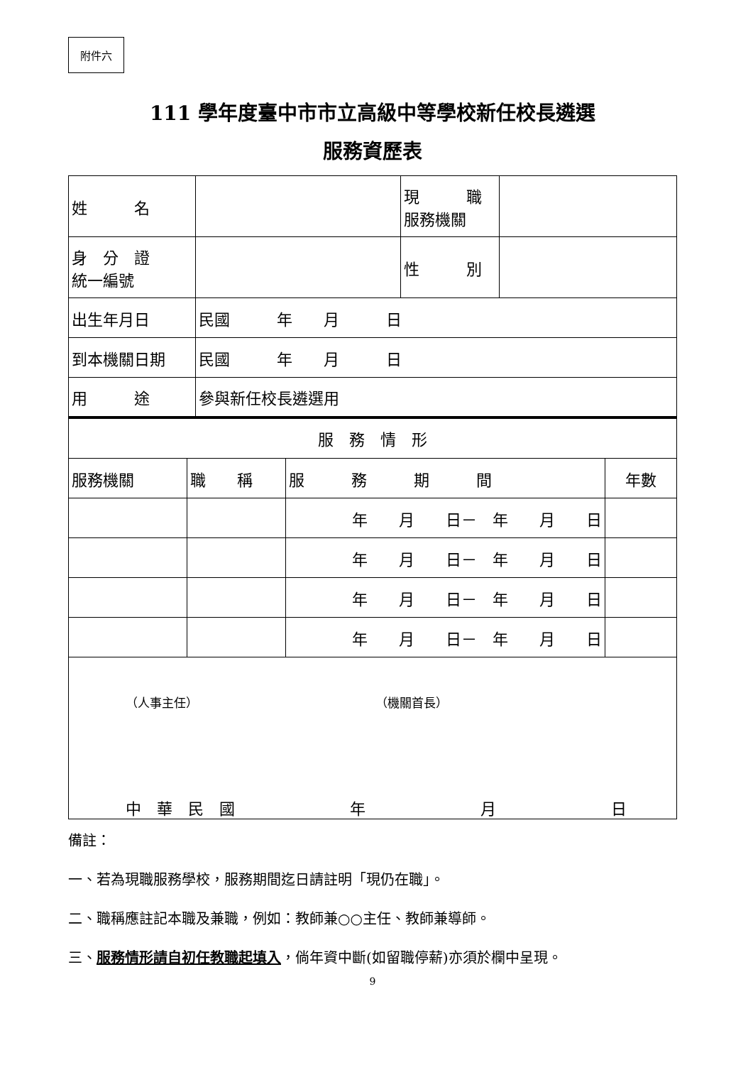附件六
111 學年度臺中市市立高級中等學校新任校長遴選
服務資歷表
| 姓 名 | | 現 職 服務機關 | |
| 身 分 證 統一編號 | | 性 別 | |
| 出生年月日 | 民國 年 月 日 | | |
| 到本機關日期 | 民國 年 月 日 | | |
| 用 途 | 參與新任校長遴選用 | | |
| 服 務 情 形 | | | |
| 服務機關 | 職 稱 | 服 務 期 間 | 年數 |
| | | 年 月 日－ 年 月 日 | |
| | | 年 月 日－ 年 月 日 | |
| | | 年 月 日－ 年 月 日 | |
| | | 年 月 日－ 年 月 日 | |
| （人事主任） （機關首長） 中 華 民 國 年 月 日 | | | |
備註：
一、若為現職服務學校，服務期間迄日請註明「現仍在職」。
二、職稱應註記本職及兼職，例如：教師兼○○主任、教師兼導師。
三、服務情形請自初任教職起填入，倘年資中斷(如留職停薪)亦須於欄中呈現。
9